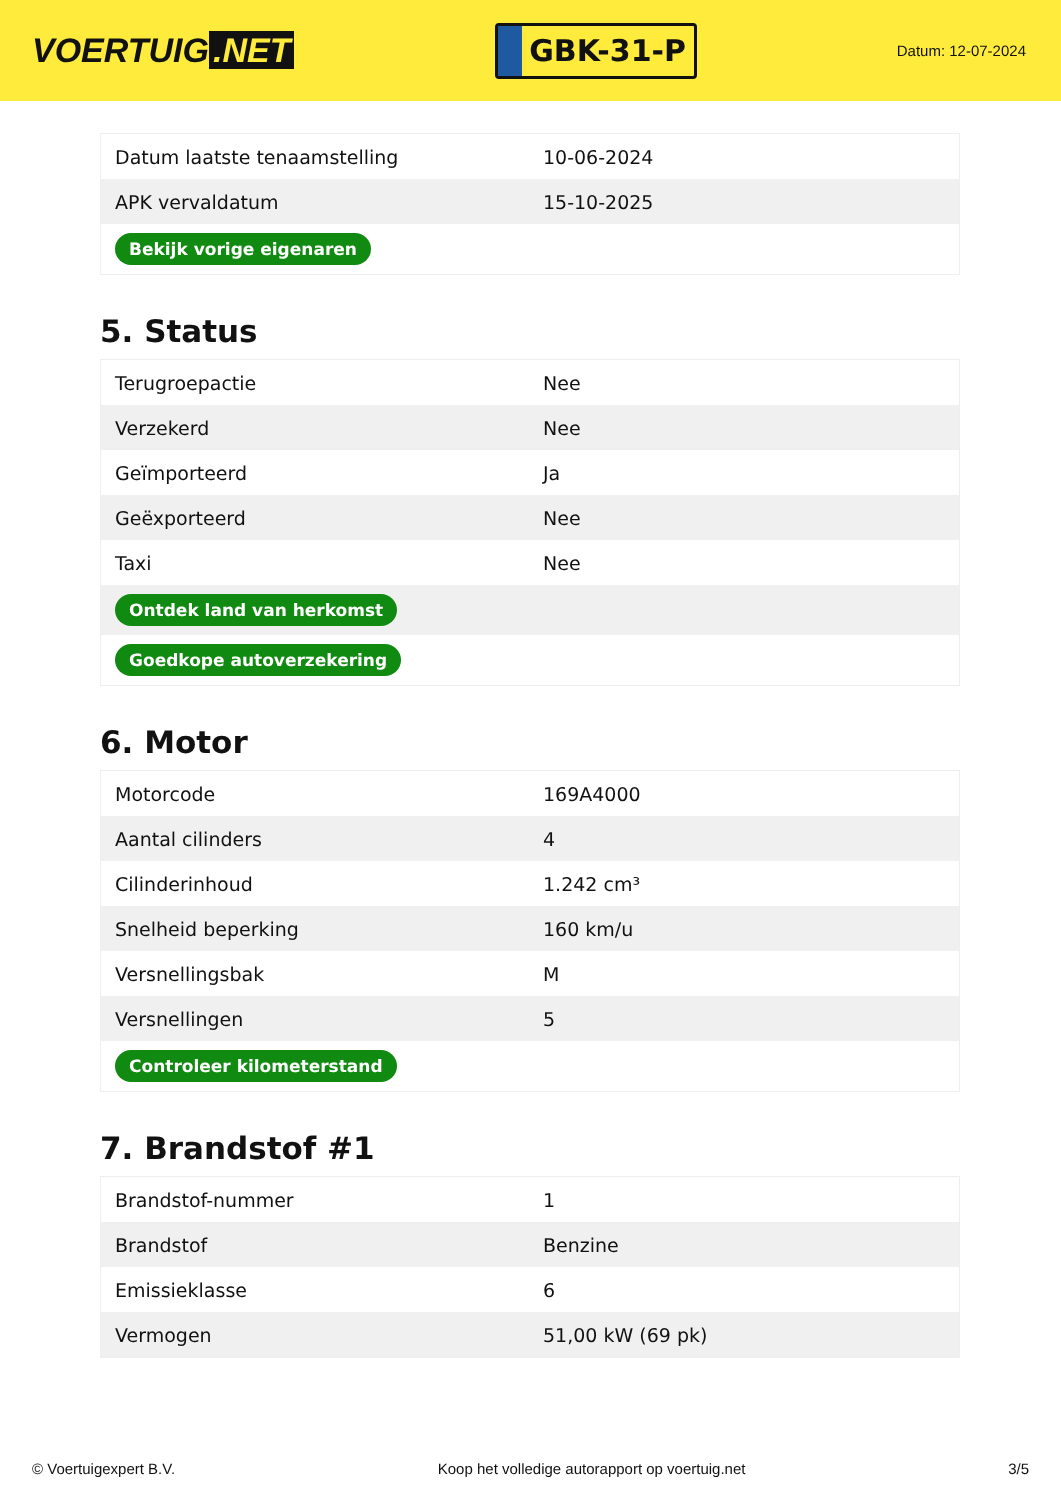VOERTUIG.NET
GBK-31-P
Datum: 12-07-2024
| Datum laatste tenaamstelling | 10-06-2024 |
| APK vervaldatum | 15-10-2025 |
| Bekijk vorige eigenaren | |
5. Status
| Terugroepactie | Nee |
| Verzekerd | Nee |
| Geïmporteerd | Ja |
| Geëxporteerd | Nee |
| Taxi | Nee |
| Ontdek land van herkomst | |
| Goedkope autoverzekering | |
6. Motor
| Motorcode | 169A4000 |
| Aantal cilinders | 4 |
| Cilinderinhoud | 1.242 cm³ |
| Snelheid beperking | 160 km/u |
| Versnellingsbak | M |
| Versnellingen | 5 |
| Controleer kilometerstand | |
7. Brandstof #1
| Brandstof-nummer | 1 |
| Brandstof | Benzine |
| Emissieklasse | 6 |
| Vermogen | 51,00 kW (69 pk) |
© Voertuigexpert B.V. Koop het volledige autorapport op voertuig.net 3/5